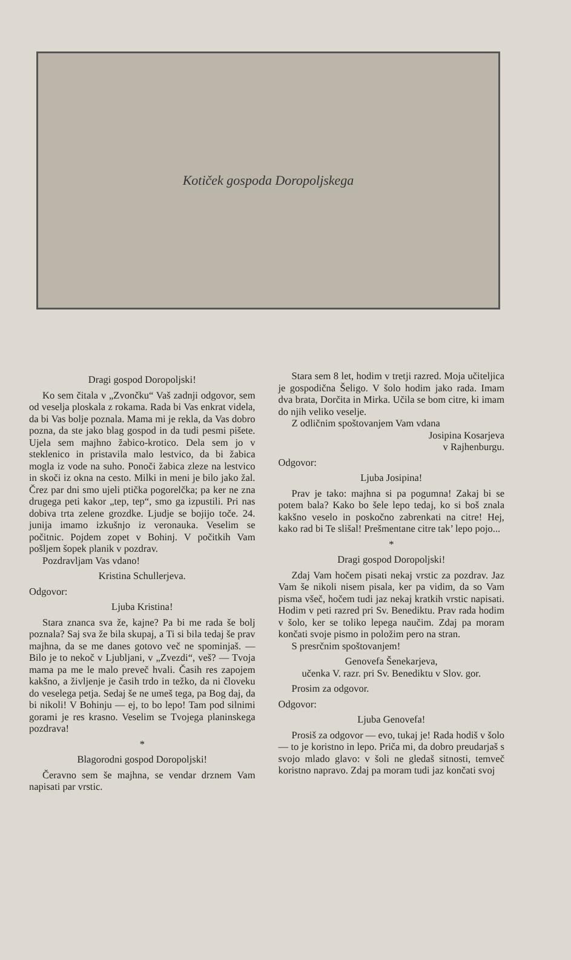Kotiček gospoda Doropoljskega
Dragi gospod Doropoljski!
Ko sem čitala v „Zvončku“ Vaš zadnji odgovor, sem od veselja ploskala z rokama. Rada bi Vas enkrat videla, da bi Vas bolje poznala. Mama mi je rekla, da Vas dobro pozna, da ste jako blag gospod in da tudi pesmi pišete. Ujela sem majhno žabico-krotico. Dela sem jo v steklenico in pristavila malo lestvico, da bi žabica mogla iz vode na suho. Ponoči žabica zleze na lestvico in skoči iz okna na cesto. Milki in meni je bilo jako žal. Črez par dni smo ujeli ptička pogorelčka; pa ker ne zna drugega peti kakor „tep, tep“, smo ga izpustili. Pri nas dobiva trta zelene grozdke. Ljudje se bojijo toče. 24. junija imamo izkušnjo iz veronauka. Veselim se počitnic. Pojdem zopet v Bohinj. V počitkih Vam pošljem šopek planik v pozdrav.
Pozdravljam Vas vdano!
Kristina Schullerjeva.
Odgovor:
Ljuba Kristina!
Stara znanca sva že, kajne? Pa bi me rada še bolj poznala? Saj sva že bila skupaj, a Ti si bila tedaj še prav majhna, da se me danes gotovo več ne spominjaš. — Bilo je to nekoč v Ljubljani, v „Zvezdi“, veš? — Tvoja mama pa me le malo preveč hvali. Časih res zapojem kakšno, a življenje je časih trdo in težko, da ni človeku do veselega petja. Sedaj še ne umeš tega, pa Bog daj, da bi nikoli! V Bohinju — ej, to bo lepo! Tam pod silnimi gorami je res krasno. Veselim se Tvojega planinskega pozdrava!
*
Blagorodni gospod Doropoljski!
Čeravno sem še majhna, se vendar drznem Vam napisati par vrstic.
Stara sem 8 let, hodim v tretji razred. Moja učiteljica je gospodična Šeligo. V šolo hodim jako rada. Imam dva brata, Dorčita in Mirka. Učila se bom citre, ki imam do njih veliko veselje.
Z odličnim spoštovanjem Vam vdana
Josipina Kosarjeva
v Rajhenburgu.
Odgovor:
Ljuba Josipina!
Prav je tako: majhna si pa pogumna! Zakaj bi se potem bala? Kako bo šele lepo tedaj, ko si boš znala kakšno veselo in poskočno zabrenkati na citre! Hej, kako rad bi Te slišal! Prešmentane citre tak’ lepo pojo...
*
Dragi gospod Doropoljski!
Zdaj Vam hočem pisati nekaj vrstic za pozdrav. Jaz Vam še nikoli nisem pisala, ker pa vidim, da so Vam pisma všeč, hočem tudi jaz nekaj kratkih vrstic napisati. Hodim v peti razred pri Sv. Benediktu. Prav rada hodim v šolo, ker se toliko lepega naučim. Zdaj pa moram končati svoje pismo in položim pero na stran.
S presrčnim spoštovanjem!
Genovefa Šenekarjeva,
učenka V. razr. pri Sv. Benediktu v Slov. gor.
Prosim za odgovor.
Odgovor:
Ljuba Genovefa!
Prosiš za odgovor — evo, tukaj je! Rada hodiš v šolo — to je koristno in lepo. Priča mi, da dobro preudarjaš s svojo mlado glavo: v šoli ne gledaš sitnosti, temveč koristno napravo. Zdaj pa moram tudi jaz končati svoj